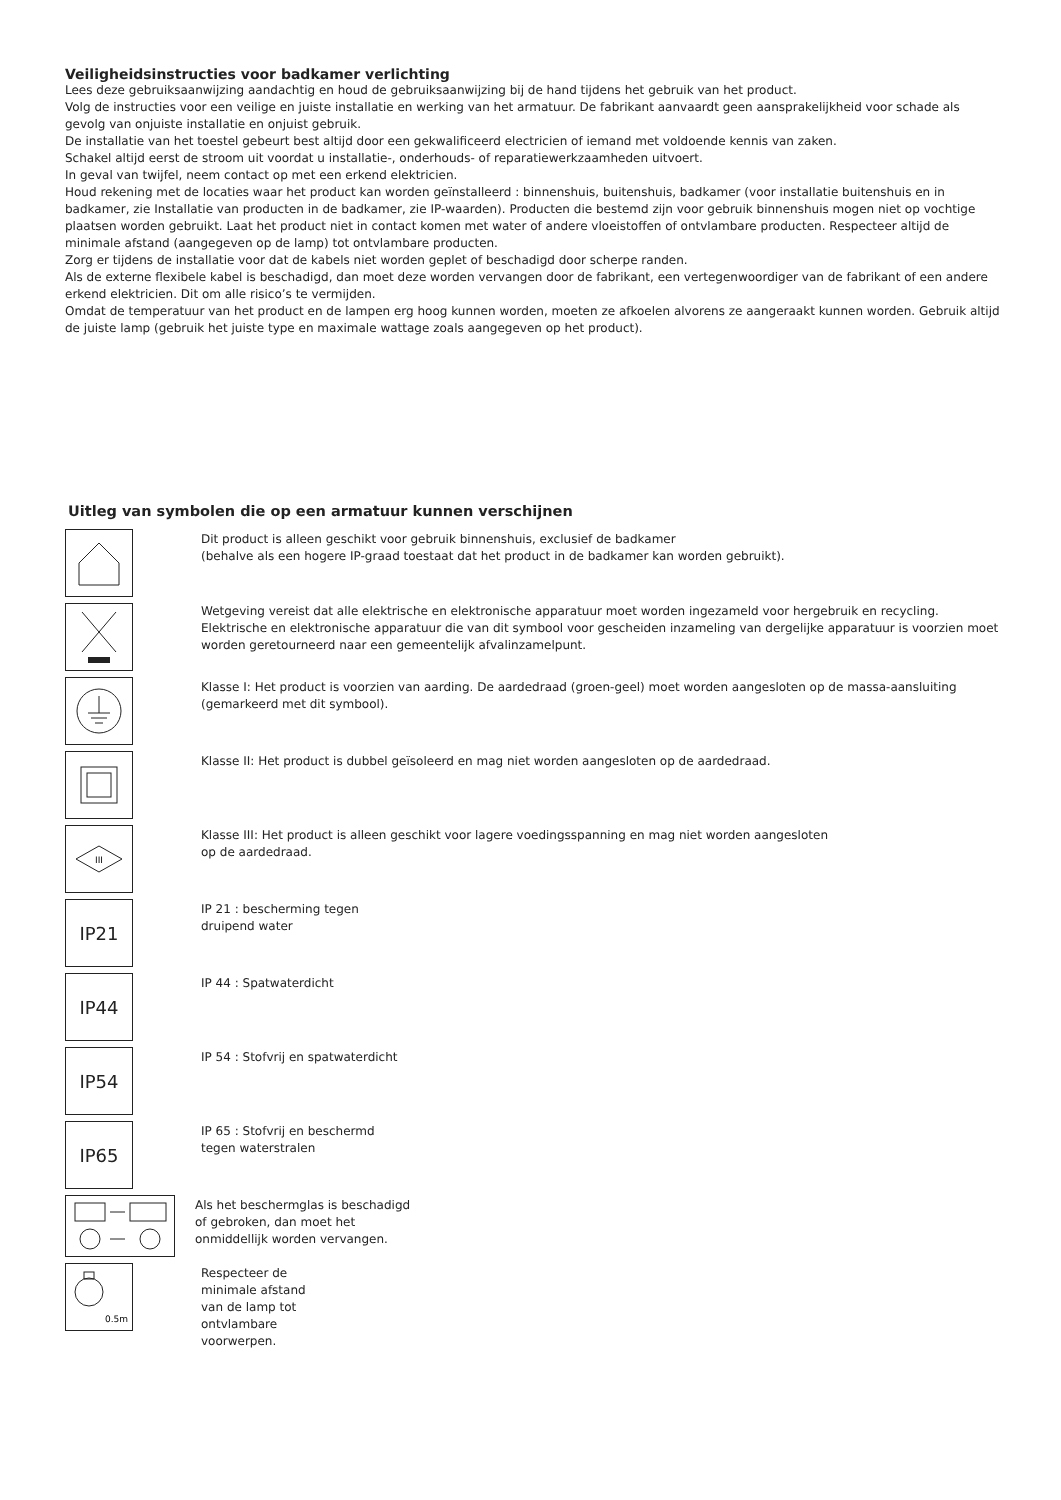Veiligheidsinstructies voor badkamer verlichting
Lees deze gebruiksaanwijzing aandachtig en houd de gebruiksaanwijzing bij de hand tijdens het gebruik van het product.
Volg de instructies voor een veilige en juiste installatie en werking van het armatuur. De fabrikant aanvaardt geen aansprakelijkheid voor schade als gevolg van onjuiste installatie en onjuist gebruik.
De installatie van het toestel gebeurt best altijd door een gekwalificeerd electricien of iemand met voldoende kennis van zaken.
Schakel altijd eerst de stroom uit voordat u installatie-, onderhouds- of reparatiewerkzaamheden uitvoert.
In geval van twijfel, neem contact op met een erkend elektricien.
Houd rekening met de locaties waar het product kan worden geïnstalleerd : binnenshuis, buitenshuis, badkamer (voor installatie buitenshuis en in badkamer, zie Installatie van producten in de badkamer, zie IP-waarden). Producten die bestemd zijn voor gebruik binnenshuis mogen niet op vochtige plaatsen worden gebruikt. Laat het product niet in contact komen met water of andere vloeistoffen of ontvlambare producten. Respecteer altijd de minimale afstand (aangegeven op de lamp) tot ontvlambare producten.
Zorg er tijdens de installatie voor dat de kabels niet worden geplet of beschadigd door scherpe randen.
Als de externe flexibele kabel is beschadigd, dan moet deze worden vervangen door de fabrikant, een vertegenwoordiger van de fabrikant of een andere erkend elektricien. Dit om alle risico’s te vermijden.
Omdat de temperatuur van het product en de lampen erg hoog kunnen worden, moeten ze afkoelen alvorens ze aangeraakt kunnen worden. Gebruik altijd de juiste lamp (gebruik het juiste type en maximale wattage zoals aangegeven op het product).
Uitleg van symbolen die op een armatuur kunnen verschijnen
Dit product is alleen geschikt voor gebruik binnenshuis, exclusief de badkamer
(behalve als een hogere IP-graad toestaat dat het product in de badkamer kan worden gebruikt).
Wetgeving vereist dat alle elektrische en elektronische apparatuur moet worden ingezameld voor hergebruik en recycling. Elektrische en elektronische apparatuur die van dit symbool voor gescheiden inzameling van dergelijke apparatuur is voorzien moet worden geretourneerd naar een gemeentelijk afvalinzamelpunt.
Klasse I: Het product is voorzien van aarding. De aardedraad (groen-geel) moet worden aangesloten op de massa-aansluiting (gemarkeerd met dit symbool).
Klasse II: Het product is dubbel geïsoleerd en mag niet worden aangesloten op de aardedraad.
III
Klasse III: Het product is alleen geschikt voor lagere voedingsspanning en mag niet worden aangesloten
op de aardedraad.
IP21
IP 21 : bescherming tegen
druipend water
IP44
IP 44 : Spatwaterdicht
IP54
IP 54 : Stofvrij en spatwaterdicht
IP65
IP 65 : Stofvrij en beschermd
tegen waterstralen
Als het beschermglas is beschadigd
of gebroken, dan moet het
onmiddellijk worden vervangen.
0.5m
Respecteer de
minimale afstand
van de lamp tot
ontvlambare
voorwerpen.